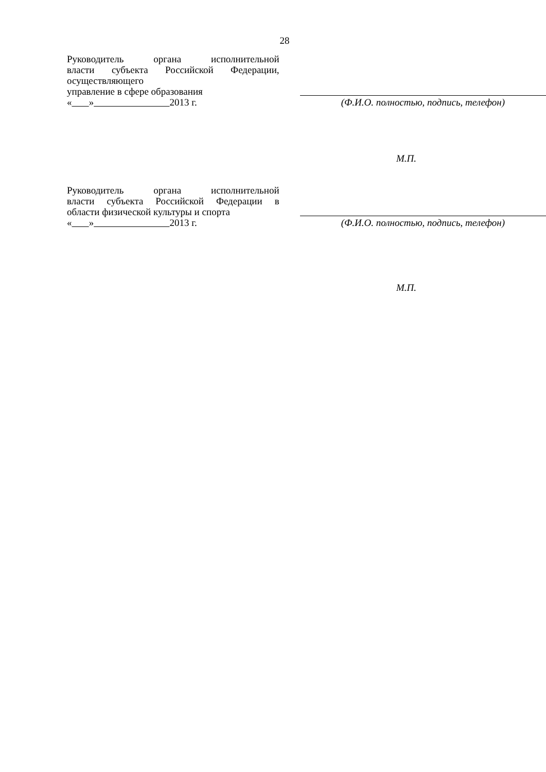28
Руководитель органа исполнительной
власти субъекта Российской Федерации,
осуществляющего
управление в сфере образования
« » 2013 г.
(Ф.И.О. полностью, подпись, телефон)
М.П.
Руководитель органа исполнительной
власти субъекта Российской Федерации в
области физической культуры и спорта
« » 2013 г.
(Ф.И.О. полностью, подпись, телефон)
М.П.